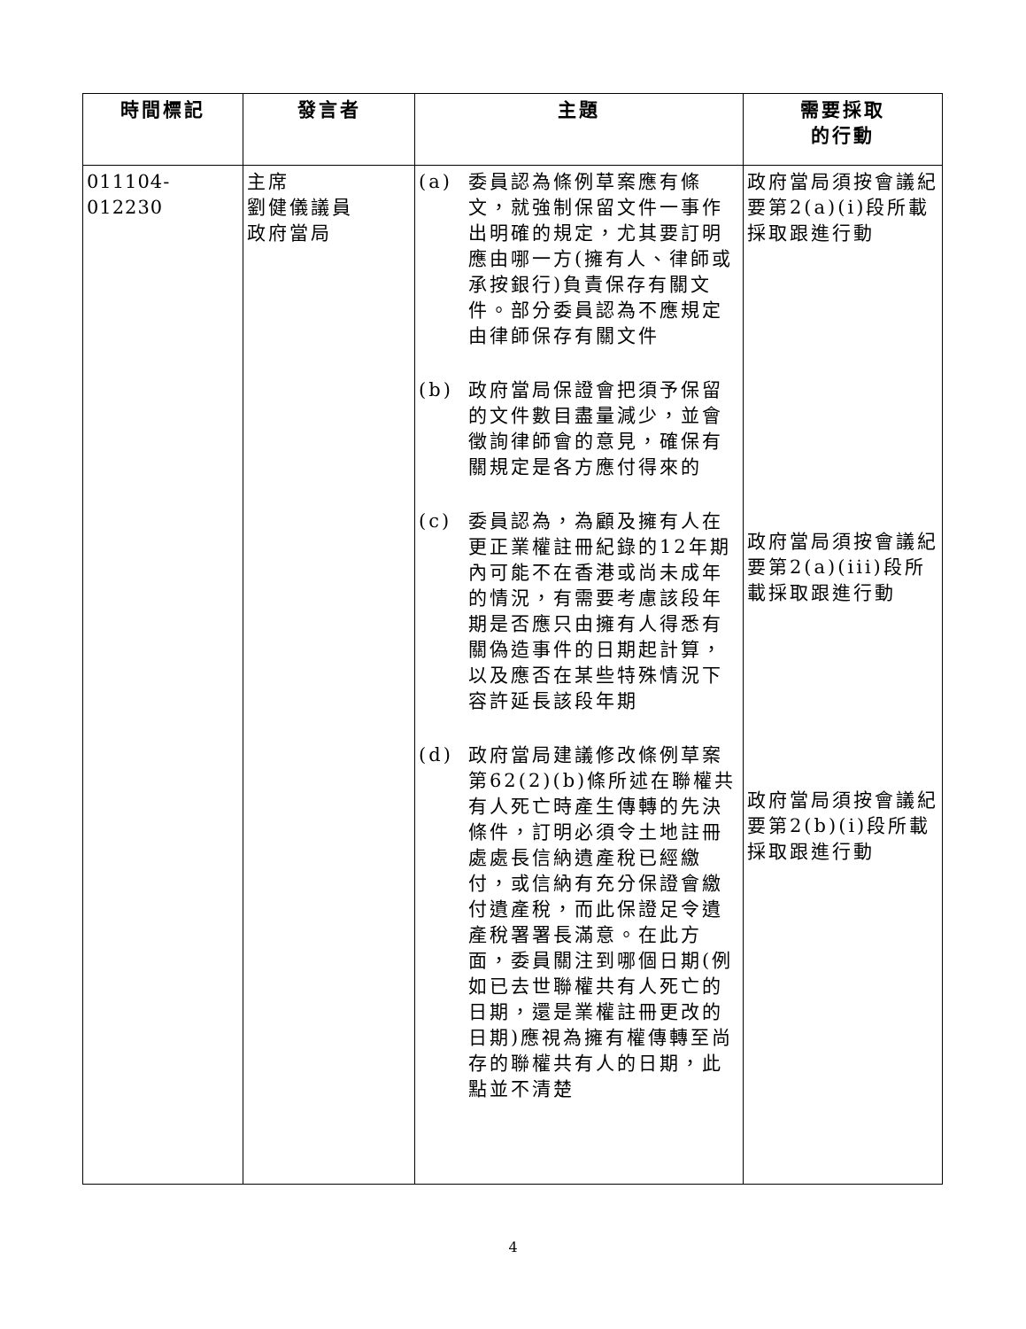| 時間標記 | 發言者 | 主題 | 需要採取 的行動 |
| --- | --- | --- | --- |
| 011104-012230 | 主席 劉健儀議員 政府當局 | (a) 委員認為條例草案應有條文，就強制保留文件一事作出明確的規定，尤其要訂明應由哪一方(擁有人、律師或承按銀行)負責保存有關文件。部分委員認為不應規定由律師保存有關文件 (b) 政府當局保證會把須予保留的文件數目盡量減少，並會徵詢律師會的意見，確保有關規定是各方應付得來的 (c) 委員認為，為顧及擁有人在更正業權註冊紀錄的12年期內可能不在香港或尚未成年的情況，有需要考慮該段年期是否應只由擁有人得悉有關偽造事件的日期起計算，以及應否在某些特殊情況下容許延長該段年期 (d) 政府當局建議修改條例草案第62(2)(b)條所述在聯權共有人死亡時產生傳轉的先決條件，訂明必須令土地註冊處處長信納遺產稅已經繳付，或信納有充分保證會繳付遺產稅，而此保證足令遺產稅署署長滿意。在此方面，委員關注到哪個日期(例如已去世聯權共有人死亡的日期，還是業權註冊更改的日期)應視為擁有權傳轉至尚存的聯權共有人的日期，此點並不清楚 | 政府當局須按會議紀要第2(a)(i)段所載採取跟進行動 政府當局須按會議紀要第2(a)(iii)段所載採取跟進行動 政府當局須按會議紀要第2(b)(i)段所載採取跟進行動 |
4